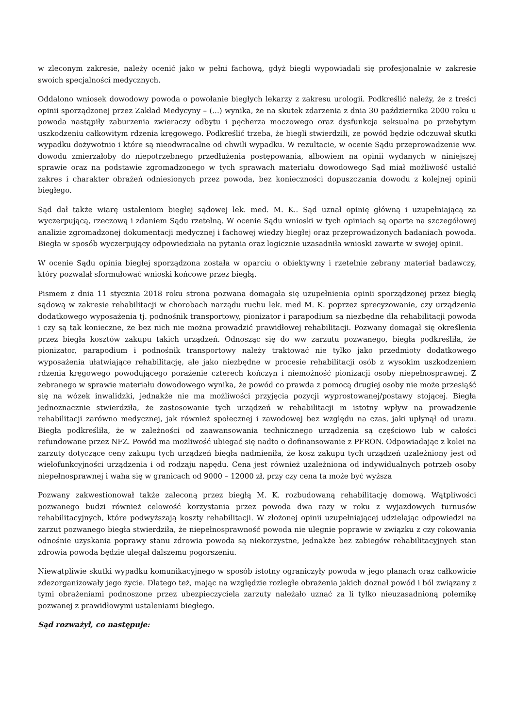w zleconym zakresie, należy ocenić jako w pełni fachową, gdyż biegli wypowiadali się profesjonalnie w zakresie swoich specjalności medycznych.
Oddalono wniosek dowodowy powoda o powołanie biegłych lekarzy z zakresu urologii. Podkreślić należy, że z treści opinii sporządzonej przez Zakład Medycyny – (...) wynika, że na skutek zdarzenia z dnia 30 października 2000 roku u powoda nastąpiły zaburzenia zwieraczy odbytu i pęcherza moczowego oraz dysfunkcja seksualna po przebytym uszkodzeniu całkowitym rdzenia kręgowego. Podkreślić trzeba, że biegli stwierdzili, ze powód będzie odczuwał skutki wypadku dożywotnio i które są nieodwracalne od chwili wypadku. W rezultacie, w ocenie Sądu przeprowadzenie ww. dowodu zmierzałoby do niepotrzebnego przedłużenia postępowania, albowiem na opinii wydanych w niniejszej sprawie oraz na podstawie zgromadzonego w tych sprawach materiału dowodowego Sąd miał możliwość ustalić zakres i charakter obrażeń odniesionych przez powoda, bez konieczności dopuszczania dowodu z kolejnej opinii biegłego.
Sąd dał także wiarę ustaleniom biegłej sądowej lek. med. M. K.. Sąd uznał opinię główną i uzupełniającą za wyczerpującą, rzeczową i zdaniem Sądu rzetelną. W ocenie Sądu wnioski w tych opiniach są oparte na szczegółowej analizie zgromadzonej dokumentacji medycznej i fachowej wiedzy biegłej oraz przeprowadzonych badaniach powoda. Biegła w sposób wyczerpujący odpowiedziała na pytania oraz logicznie uzasadniła wnioski zawarte w swojej opinii.
W ocenie Sądu opinia biegłej sporządzona została w oparciu o obiektywny i rzetelnie zebrany materiał badawczy, który pozwalał sformułować wnioski końcowe przez biegłą.
Pismem z dnia 11 stycznia 2018 roku strona pozwana domagała się uzupełnienia opinii sporządzonej przez biegłą sądową w zakresie rehabilitacji w chorobach narządu ruchu lek. med M. K. poprzez sprecyzowanie, czy urządzenia dodatkowego wyposażenia tj. podnośnik transportowy, pionizator i parapodium są niezbędne dla rehabilitacji powoda i czy są tak konieczne, że bez nich nie można prowadzić prawidłowej rehabilitacji. Pozwany domagał się określenia przez biegła kosztów zakupu takich urządzeń. Odnosząc się do ww zarzutu pozwanego, biegła podkreśliła, że pionizator, parapodium i podnośnik transportowy należy traktować nie tylko jako przedmioty dodatkowego wyposażenia ułatwiające rehabilitację, ale jako niezbędne w procesie rehabilitacji osób z wysokim uszkodzeniem rdzenia kręgowego powodującego porażenie czterech kończyn i niemożność pionizacji osoby niepełnosprawnej. Z zebranego w sprawie materiału dowodowego wynika, że powód co prawda z pomocą drugiej osoby nie może przesiąść się na wózek inwalidzki, jednakże nie ma możliwości przyjęcia pozycji wyprostowanej/postawy stojącej. Biegła jednoznacznie stwierdziła, że zastosowanie tych urządzeń w rehabilitacji m istotny wpływ na prowadzenie rehabilitacji zarówno medycznej, jak również społecznej i zawodowej bez względu na czas, jaki upłynął od urazu. Biegła podkreśliła, że w zależności od zaawansowania technicznego urządzenia są częściowo lub w całości refundowane przez NFZ. Powód ma możliwość ubiegać się nadto o dofinansowanie z PFRON. Odpowiadając z kolei na zarzuty dotyczące ceny zakupu tych urządzeń biegła nadmieniła, że kosz zakupu tych urządzeń uzależniony jest od wielofunkcyjności urządzenia i od rodzaju napędu. Cena jest również uzależniona od indywidualnych potrzeb osoby niepełnosprawnej i waha się w granicach od 9000 – 12000 zł, przy czy cena ta może być wyższa
Pozwany zakwestionował także zaleconą przez biegłą M. K. rozbudowaną rehabilitację domową. Wątpliwości pozwanego budzi również celowość korzystania przez powoda dwa razy w roku z wyjazdowych turnusów rehabilitacyjnych, które podwyższają koszty rehabilitacji. W złożonej opinii uzupełniającej udzielając odpowiedzi na zarzut pozwanego biegła stwierdziła, że niepełnosprawność powoda nie ulegnie poprawie w związku z czy rokowania odnośnie uzyskania poprawy stanu zdrowia powoda są niekorzystne, jednakże bez zabiegów rehabilitacyjnych stan zdrowia powoda będzie ulegał dalszemu pogorszeniu.
Niewątpliwie skutki wypadku komunikacyjnego w sposób istotny ograniczyły powoda w jego planach oraz całkowicie zdezorganizowały jego życie. Dlatego też, mając na względzie rozległe obrażenia jakich doznał powód i ból związany z tymi obrażeniami podnoszone przez ubezpieczyciela zarzuty należało uznać za li tylko nieuzasadnioną polemikę pozwanej z prawidłowymi ustaleniami biegłego.
Sąd rozważył, co następuje: